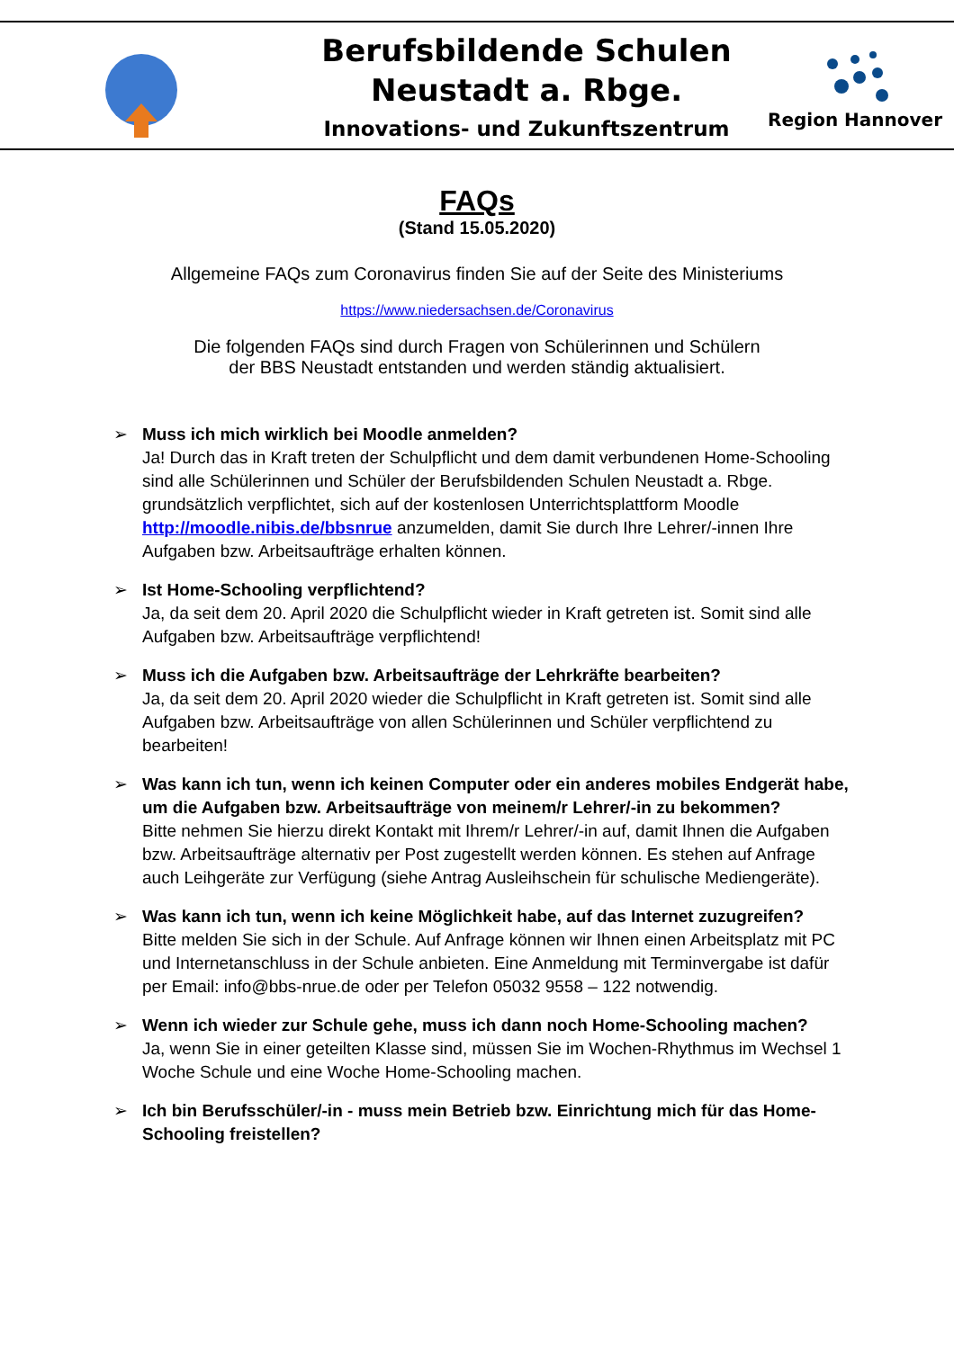Berufsbildende Schulen
Neustadt a. Rbge.
Innovations- und Zukunftszentrum
Region Hannover
FAQs
(Stand 15.05.2020)
Allgemeine FAQs zum Coronavirus finden Sie auf der Seite des Ministeriums
https://www.niedersachsen.de/Coronavirus
Die folgenden FAQs sind durch Fragen von Schülerinnen und Schülern
der BBS Neustadt entstanden und werden ständig aktualisiert.
➢ Muss ich mich wirklich bei Moodle anmelden?
Ja! Durch das in Kraft treten der Schulpflicht und dem damit verbundenen Home-Schooling sind alle Schülerinnen und Schüler der Berufsbildenden Schulen Neustadt a. Rbge. grundsätzlich verpflichtet, sich auf der kostenlosen Unterrichtsplattform Moodle http://moodle.nibis.de/bbsnrue anzumelden, damit Sie durch Ihre Lehrer/-innen Ihre Aufgaben bzw. Arbeitsaufträge erhalten können.
➢ Ist Home-Schooling verpflichtend?
Ja, da seit dem 20. April 2020 die Schulpflicht wieder in Kraft getreten ist. Somit sind alle Aufgaben bzw. Arbeitsaufträge verpflichtend!
➢ Muss ich die Aufgaben bzw. Arbeitsaufträge der Lehrkräfte bearbeiten?
Ja, da seit dem 20. April 2020 wieder die Schulpflicht in Kraft getreten ist. Somit sind alle Aufgaben bzw. Arbeitsaufträge von allen Schülerinnen und Schüler verpflichtend zu bearbeiten!
➢ Was kann ich tun, wenn ich keinen Computer oder ein anderes mobiles Endgerät habe, um die Aufgaben bzw. Arbeitsaufträge von meinem/r Lehrer/-in zu bekommen?
Bitte nehmen Sie hierzu direkt Kontakt mit Ihrem/r Lehrer/-in auf, damit Ihnen die Aufgaben bzw. Arbeitsaufträge alternativ per Post zugestellt werden können. Es stehen auf Anfrage auch Leihgeräte zur Verfügung (siehe Antrag Ausleihschein für schulische Mediengeräte).
➢ Was kann ich tun, wenn ich keine Möglichkeit habe, auf das Internet zuzugreifen?
Bitte melden Sie sich in der Schule. Auf Anfrage können wir Ihnen einen Arbeitsplatz mit PC und Internetanschluss in der Schule anbieten. Eine Anmeldung mit Terminvergabe ist dafür per Email: info@bbs-nrue.de oder per Telefon 05032 9558 – 122 notwendig.
➢ Wenn ich wieder zur Schule gehe, muss ich dann noch Home-Schooling machen?
Ja, wenn Sie in einer geteilten Klasse sind, müssen Sie im Wochen-Rhythmus im Wechsel 1 Woche Schule und eine Woche Home-Schooling machen.
➢ Ich bin Berufsschüler/-in - muss mein Betrieb bzw. Einrichtung mich für das Home-Schooling freistellen?